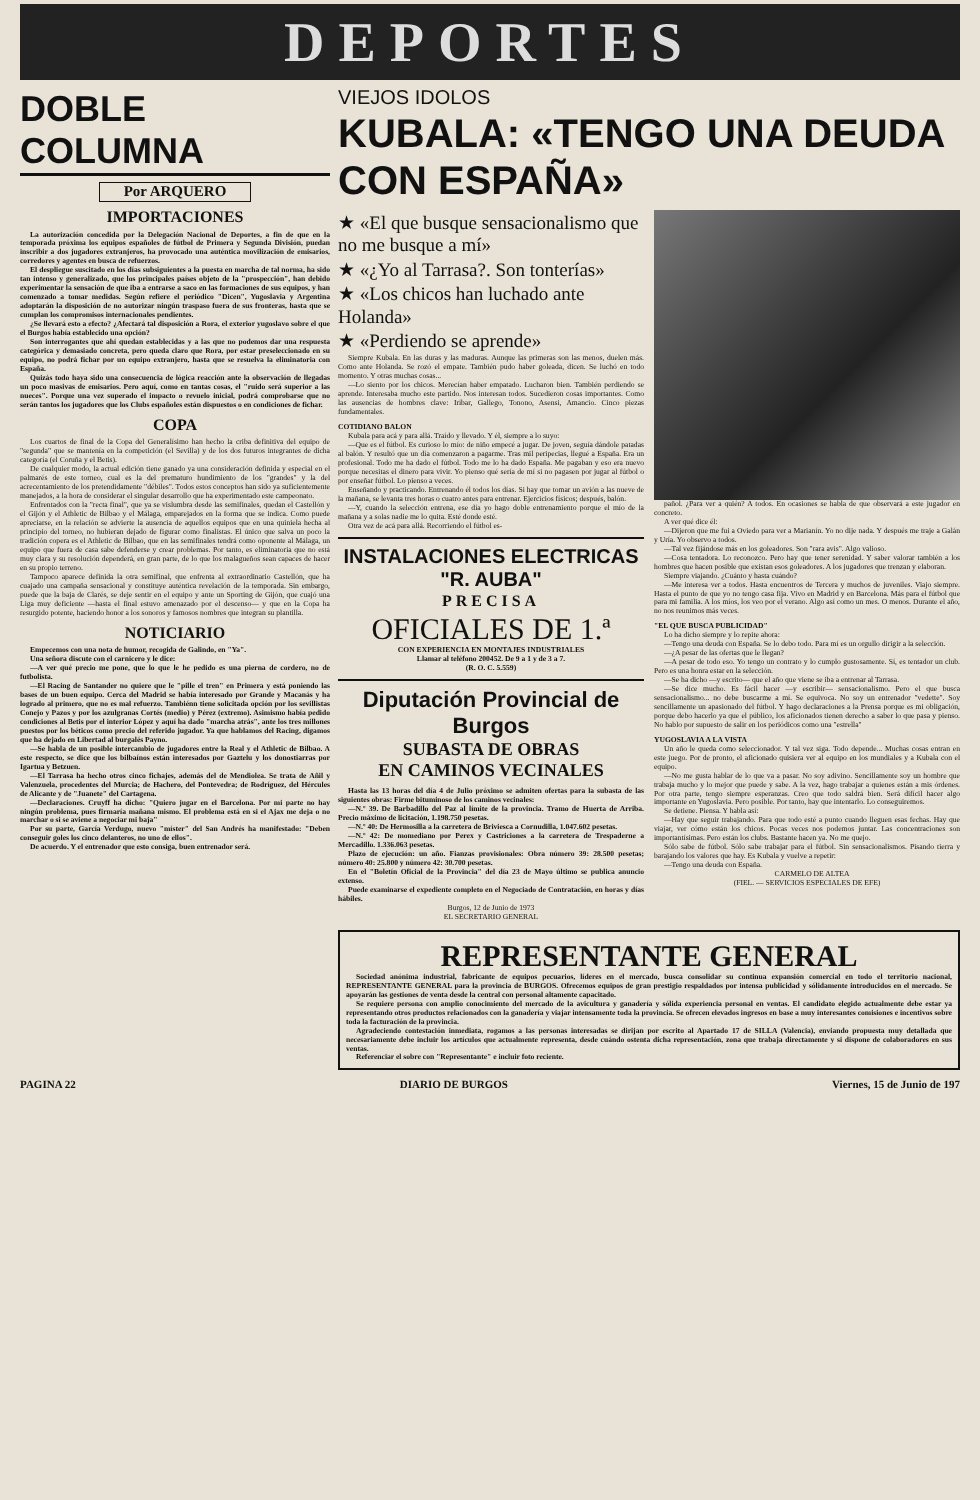DEPORTES
DOBLE COLUMNA
Por ARQUERO
IMPORTACIONES
La autorización concedida por la Delegación Nacional de Deportes, a fin de que en la temporada próxima los equipos españoles de fútbol de Primera y Segunda División, puedan inscribir a dos jugadores extranjeros, ha provocado una auténtica movilización de emisarios, corredores y agentes en busca de refuerzos.
El despliegue suscitado en los días subsiguientes a la puesta en marcha de tal norma, ha sido tan intenso y generalizado, que los principales países objeto de la "prospección", han debido experimentar la sensación de que iba a entrarse a saco en las formaciones de sus equipos, y han comenzado a tomar medidas. Según refiere el periódico "Dicen", Yugoslavia y Argentina adoptarán la disposición de no autorizar ningún traspaso fuera de sus fronteras, hasta que se cumplan los compromisos internacionales pendientes.
¿Se llevará esto a efecto? ¿Afectará tal disposición a Rora, el exterior yugoslavo sobre el que el Burgos había establecido una opción?
Son interrogantes que ahí quedan establecidas y a las que no podemos dar una respuesta categórica y demasiado concreta, pero queda claro que Rora, por estar preseleccionado en su equipo, no podrá fichar por un equipo extranjero, hasta que se resuelva la eliminatoria con España.
Quizás todo haya sido una consecuencia de lógica reacción ante la observación de llegadas un poco masivas de emisarios. Pero aquí, como en tantas cosas, el "ruido será superior a las nueces". Porque una vez superado el impacto o revuelo inicial, podrá comprobarse que no serán tantos los jugadores que los Clubs españoles están dispuestos o en condiciones de fichar.
COPA
Los cuartos de final de la Copa del Generalísimo han hecho la criba definitiva del equipo de "segunda" que se mantenía en la competición (el Sevilla) y de los dos futuros integrantes de dicha categoría (el Coruña y el Betis).
De cualquier modo, la actual edición tiene ganado ya una consideración definida y especial en el palmarés de este torneo, cual es la del prematuro hundimiento de los "grandes" y la del acrecentamiento de los pretendidamente "débiles". Todos estos conceptos han sido ya suficientemente manejados, a la hora de considerar el singular desarrollo que ha experimentado este campeonato.
Enfrentados con la "recta final", que ya se vislumbra desde las semifinales, quedan el Castellón y el Gijón y el Athletic de Bilbao y el Málaga, emparejados en la forma que se indica. Como puede apreciarse, en la relación se advierte la ausencia de aquellos equipos que en una quiniela hecha al principio del torneo, no hubieran dejado de figurar como finalistas. El único que salva un poco la tradición copera es el Athletic de Bilbao, que en las semifinales tendrá como oponente al Málaga, un equipo que fuera de casa sabe defenderse y crear problemas. Por tanto, es eliminatoria que no está muy clara y su resolución dependerá, en gran parte, de lo que los malagueños sean capaces de hacer en su propio terreno.
Tampoco aparece definida la otra semifinal, que enfrenta al extraordinario Castellón, que ha cuajado una campaña sensacional y constituye auténtica revelación de la temporada. Sin embargo, puede que la baja de Clarés, se deje sentir en el equipo y ante un Sporting de Gijón, que cuajó una Liga muy deficiente —hasta el final estuvo amenazado por el descenso— y que en la Copa ha resurgido potente, haciendo honor a los sonoros y famosos nombres que integran su plantilla.
NOTICIARIO
Empecemos con una nota de humor, recogida de Galindo, en "Ya".
Una señora discute con el carnicero y le dice:
—A ver qué precio me pone, que lo que le he pedido es una pierna de cordero, no de futbolista.
—El Racing de Santander no quiere que le "pille el tren" en Primera y está poniendo las bases de un buen equipo. Cerca del Madrid se había interesado por Grande y Macanás y ha logrado al primero, que no es mal refuerzo. Tambiénn tiene solicitada opción por los sevillistas Conejo y Pazos y por los azulgranas Cortés (medio) y Pérez (extremo). Asimismo había pedido condiciones al Betis por el interior López y aquí ha dado "marcha atrás", ante los tres millones puestos por los béticos como precio del referido jugador. Ya que hablamos del Racing, digamos que ha dejado en Libertad al burgalés Payno.
—Se habla de un posible intercambio de jugadores entre la Real y el Athletic de Bilbao. A este respecto, se dice que los bilbaínos están interesados por Gaztelu y los donostiarras por Igartua y Betzuen.
—El Tarrasa ha hecho otros cinco fichajes, además del de Mendiolea. Se trata de Añil y Valenzuela, procedentes del Murcia; de Hachero, del Pontevedra; de Rodríguez, del Hércules de Alicante y de "Juanete" del Cartagena.
—Declaraciones. Cruyff ha dicho: "Quiero jugar en el Barcelona. Por mi parte no hay ningún problema, pues firmaría mañana mismo. El problema está en si el Ajax me deja o no marchar o si se aviene a negociar mi baja"
Por su parte, García Verdugo, nuevo "míster" del San Andrés ha manifestado: "Deben conseguir goles los cinco delanteros, no uno de ellos".
De acuerdo. Y el entrenador que esto consiga, buen entrenador será.
VIEJOS IDOLOS
KUBALA: «TENGO UNA DEUDA CON ESPAÑA»
★ «El que busque sensacionalismo que no me busque a mí»
★ «¿Yo al Tarrasa?. Son tonterías»
★ «Los chicos han luchado ante Holanda»
★ «Perdiendo se aprende»
Siempre Kubala. En las duras y las maduras. Aunque las primeras son las menos, duelen más. Como ante Holanda. Se rozó el empate. También pudo haber goleada, dicen. Se luchó en todo momento. Y otras muchas cosas...
—Lo siento por los chicos. Merecían haber empatado. Lucharon bien. También perdiendo se aprende. Interesaba mucho este partido. Nos interesan todos. Sucedieron cosas importantes. Como las ausencias de hombres clave: Iríbar, Gallego, Tonono, Asensi, Amancio. Cinco piezas fundamentales.
COTIDIANO BALON
Kubala para acá y para allá. Traído y llevado. Y él, siempre a lo suyo:
—Que es el fútbol. Es curioso lo mío: de niño empecé a jugar. De joven, seguía dándole patadas al balón. Y resultó que un día comenzaron a pagarme. Tras mil peripecias, llegué a España. Era un profesional. Todo me ha dado el fútbol. Todo me lo ha dado España. Me pagaban y eso era nuevo porque necesitas el dinero para vivir. Yo pienso qué sería de mí si no pagasen por jugar al fútbol o por enseñar fútbol. Lo pienso a veces.
Enseñando y practicando. Entrenando él todos los días. Si hay que tomar un avión a las nueve de la mañana, se levanta tres horas o cuatro antes para entrenar. Ejercicios físicos; después, balón.
—Y, cuando la selección entrena, ese día yo hago doble entrenamiento porque el mío de la mañana y a solas nadie me lo quita. Esté donde esté.
Otra vez de acá para allá. Recorriendo el fútbol es-
INSTALACIONES ELECTRICAS "R. AUBA"
PRECISA
OFICIALES DE 1.ª
CON EXPERIENCIA EN MONTAJES INDUSTRIALES
Llamar al teléfono 200452. De 9 a 1 y de 3 a 7.
(R. O. C. 5.559)
Diputación Provincial de Burgos
SUBASTA DE OBRAS
EN CAMINOS VECINALES
Hasta las 13 horas del día 4 de Julio próximo se admiten ofertas para la subasta de las siguientes obras: Firme bituminoso de los caminos vecinales:
—N.º 39. De Barbadillo del Paz al límite de la provincia. Tramo de Huerta de Arriba. Precio máximo de licitación, 1.198.750 pesetas.
—N.º 40: De Hermosilla a la carretera de Briviesca a Cornudilla, 1.047.602 pesetas.
—N.º 42: De momediano por Perex y Castriciones a la carretera de Trespaderne a Mercadillo. 1.336.063 pesetas.
Plazo de ejecución: un año. Fianzas provisionales: Obra número 39: 28.500 pesetas; número 40: 25.800 y número 42: 30.700 pesetas.
En el "Boletín Oficial de la Provincia" del día 23 de Mayo último se publica anuncio extenso.
Puede examinarse el expediente completo en el Negociado de Contratación, en horas y días hábiles.
Burgos, 12 de Junio de 1973
EL SECRETARIO GENERAL
pañol. ¿Para ver a quién? A todos. En ocasiones se habla de que observará a este jugador en concreto.
A ver qué dice él:
—Dijeron que me fui a Oviedo para ver a Marianín. Yo no dije nada. Y después me traje a Galán y Uría. Yo observo a todos.
—Tal vez fijándose más en los goleadores. Son "rara avis". Algo valioso.
—Cosa tentadora. Lo reconozco. Pero hay que tener serenidad. Y saber valorar también a los hombres que hacen posible que existan esos goleadores. A los jugadores que trenzan y elaboran.
Siempre viajando. ¿Cuánto y hasta cuándo?
—Me interesa ver a todos. Hasta encuentros de Tercera y muchos de juveniles. Viajo siempre. Hasta el punto de que yo no tengo casa fija. Vivo en Madrid y en Barcelona. Más para el fútbol que para mi familia. A los míos, los veo por el verano. Algo así como un mes. O menos. Durante el año, no nos reunimos más veces.
"EL QUE BUSCA PUBLICIDAD"
Lo ha dicho siempre y lo repite ahora:
—Tengo una deuda con España. Se lo debo todo. Para mí es un orgullo dirigir a la selección.
—¿A pesar de las ofertas que le llegan?
—A pesar de todo eso. Yo tengo un contrato y lo cumplo gustosamente. Sí, es tentador un club. Pero es una honra estar en la selección.
—Se ha dicho —y escrito— que el año que viene se iba a entrenar al Tarrasa.
—Se dice mucho. Es fácil hacer —y escribir— sensacionalismo. Pero el que busca sensacionalismo... no debe buscarme a mí. Se equivoca. No soy un entrenador "vedette". Soy sencillamente un apasionado del fútbol. Y hago declaraciones a la Prensa porque es mi obligación, porque debo hacerlo ya que el público, los aficionados tienen derecho a saber lo que pasa y pienso. No hablo por supuesto de salir en los periódicos como una "estrella"
YUGOSLAVIA A LA VISTA
Un año le queda como seleccionador. Y tal vez siga. Todo depende... Muchas cosas entran en este juego. Por de pronto, el aficionado quisiera ver al equipo en los mundiales y a Kubala con el equipo.
—No me gusta hablar de lo que va a pasar. No soy adivino. Sencillamente soy un hombre que trabaja mucho y lo mejor que puede y sabe. A la vez, hago trabajar a quienes están a mis órdenes. Por otra parte, tengo siempre esperanzas. Creo que todo saldrá bien. Será difícil hacer algo importante en Yugoslavia. Pero posible. Por tanto, hay que intentarlo. Lo conseguiremos.
Se detiene. Piensa. Y habla así:
—Hay que seguir trabajando. Para que todo esté a punto cuando lleguen esas fechas. Hay que viajar, ver cómo están los chicos. Pocas veces nos podemos juntar. Las concentraciones son importantísimas. Pero están los clubs. Bastante hacen ya. No me quejo.
Sólo sabe de fútbol. Sólo sabe trabajar para el fútbol. Sin sensacionalismos. Pisando tierra y barajando los valores que hay. Es Kubala y vuelve a repetir:
—Tengo una deuda con España.
CARMELO DE ALTEA
(FIEL. — SERVICIOS ESPECIALES DE EFE)
REPRESENTANTE GENERAL
Sociedad anónima industrial, fabricante de equipos pecuarios, líderes en el mercado, busca consolidar su continua expansión comercial en todo el territorio nacional, REPRESENTANTE GENERAL para la provincia de BURGOS. Ofrecemos equipos de gran prestigio respaldados por intensa publicidad y sólidamente introducidos en el mercado. Se apoyarán las gestiones de venta desde la central con personal altamente capacitado.
Se requiere persona con amplio conocimiento del mercado de la avicultura y ganadería y sólida experiencia personal en ventas. El candidato elegido actualmente debe estar ya representando otros productos relacionados con la ganadería y viajar intensamente toda la provincia. Se ofrecen elevados ingresos en base a muy interesantes comisiones e incentivos sobre toda la facturación de la provincia.
Agradeciendo contestación inmediata, rogamos a las personas interesadas se dirijan por escrito al Apartado 17 de SILLA (Valencia), enviando propuesta muy detallada que necesariamente debe incluir los artículos que actualmente representa, desde cuándo ostenta dicha representación, zona que trabaja directamente y si dispone de colaboradores en sus ventas.
Referenciar el sobre con "Representante" e incluir foto reciente.
PAGINA 22 DIARIO DE BURGOS Viernes, 15 de Junio de 197